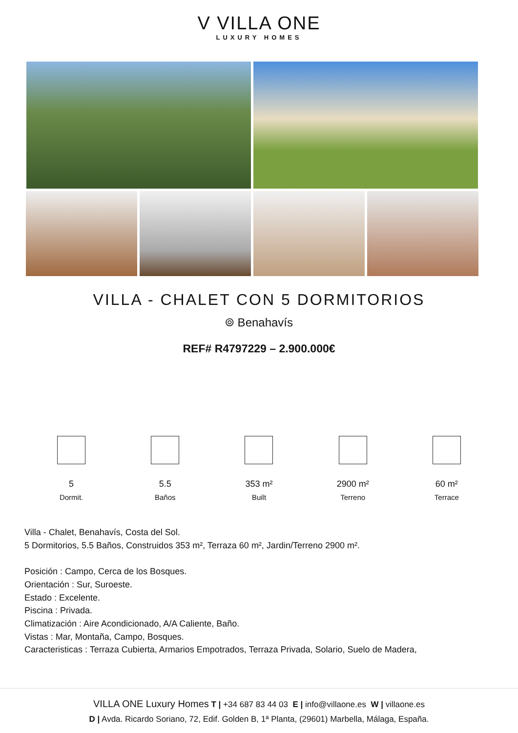V VILLA ONE
LUXURY HOMES
VILLA - CHALET CON 5 DORMITORIOS
⌾ Benahavís
REF# R4797229 – 2.900.000€
5
Dormit.
5.5
Baños
353 m²
Built
2900 m²
Terreno
60 m²
Terrace
Villa - Chalet, Benahavís, Costa del Sol.
5 Dormitorios, 5.5 Baños, Construidos 353 m², Terraza 60 m², Jardin/Terreno 2900 m².
Posición : Campo, Cerca de los Bosques.
Orientación : Sur, Suroeste.
Estado : Excelente.
Piscina : Privada.
Climatización : Aire Acondicionado, A/A Caliente, Baño.
Vistas : Mar, Montaña, Campo, Bosques.
Caracteristicas : Terraza Cubierta, Armarios Empotrados, Terraza Privada, Solario, Suelo de Madera,
VILLA ONE Luxury Homes T | +34 687 83 44 03 E | info@villaone.es W | villaone.es
D | Avda. Ricardo Soriano, 72, Edif. Golden B, 1ª Planta, (29601) Marbella, Málaga, España.